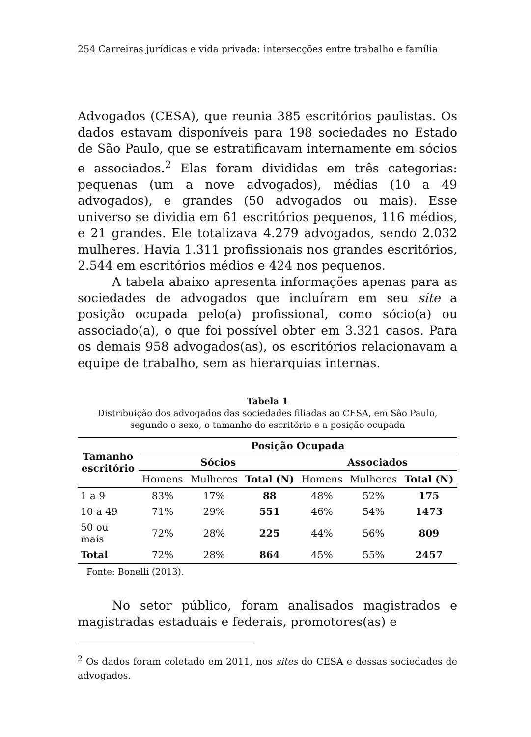254 Carreiras jurídicas e vida privada: intersecções entre trabalho e família
Advogados (CESA), que reunia 385 escritórios paulistas. Os dados estavam disponíveis para 198 sociedades no Estado de São Paulo, que se estratificavam internamente em sócios e associados.<sup>2</sup> Elas foram divididas em três categorias: pequenas (um a nove advogados), médias (10 a 49 advogados), e grandes (50 advogados ou mais). Esse universo se dividia em 61 escritórios pequenos, 116 médios, e 21 grandes. Ele totalizava 4.279 advogados, sendo 2.032 mulheres. Havia 1.311 profissionais nos grandes escritórios, 2.544 em escritórios médios e 424 nos pequenos.
A tabela abaixo apresenta informações apenas para as sociedades de advogados que incluíram em seu site a posição ocupada pelo(a) profissional, como sócio(a) ou associado(a), o que foi possível obter em 3.321 casos. Para os demais 958 advogados(as), os escritórios relacionavam a equipe de trabalho, sem as hierarquias internas.
Tabela 1
Distribuição dos advogados das sociedades filiadas ao CESA, em São Paulo,
segundo o sexo, o tamanho do escritório e a posição ocupada
| Tamanho escritório | Posição Ocupada | | | | | |
| --- | --- | --- | --- | --- | --- | --- |
| | Sócios | | | Associados | | |
| | Homens | Mulheres | Total (N) | Homens | Mulheres | Total (N) |
| 1 a 9 | 83% | 17% | 88 | 48% | 52% | 175 |
| 10 a 49 | 71% | 29% | 551 | 46% | 54% | 1473 |
| 50 ou mais | 72% | 28% | 225 | 44% | 56% | 809 |
| Total | 72% | 28% | 864 | 45% | 55% | 2457 |
Fonte: Bonelli (2013).
No setor público, foram analisados magistrados e magistradas estaduais e federais, promotores(as) e
<sup>2</sup> Os dados foram coletado em 2011, nos sites do CESA e dessas sociedades de advogados.